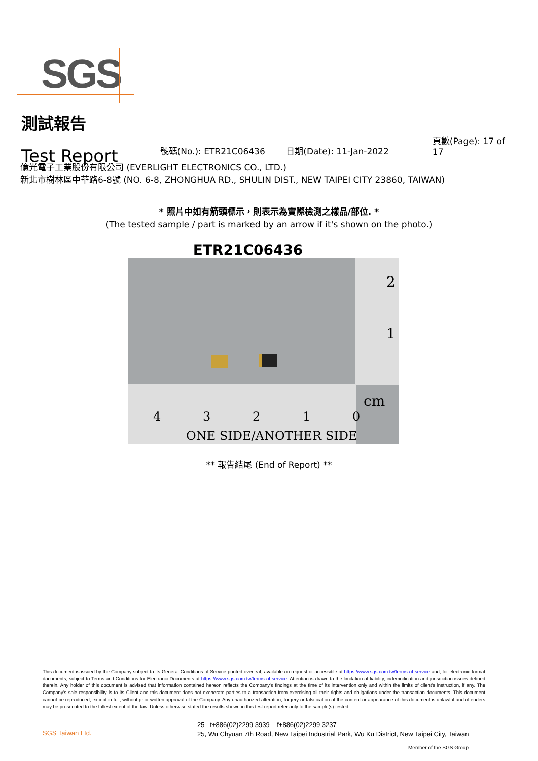SGS
測試報告
Test Report
號碼(No.): ETR21C06436
日期(Date): 11-Jan-2022
頁數(Page): 17 of 17
億光電子工業股份有限公司 (EVERLIGHT ELECTRONICS CO., LTD.)
新北市樹林區中華路6-8號 (NO. 6-8, ZHONGHUA RD., SHULIN DIST., NEW TAIPEI CITY 23860, TAIWAN)
* 照片中如有箭頭標示，則表示為實際檢測之樣品/部位. *
(The tested sample / part is marked by an arrow if it's shown on the photo.)
ETR21C06436
2
1
cm
4 3 2 1 0
ONE SIDE/ANOTHER SIDE
** 報告結尾 (End of Report) **
This document is issued by the Company subject to its General Conditions of Service printed overleaf, available on request or accessible at https://www.sgs.com.tw/terms-of-service and, for electronic format documents, subject to Terms and Conditions for Electronic Documents at https://www.sgs.com.tw/terms-of-service. Attention is drawn to the limitation of liability, indemnification and jurisdiction issues defined therein. Any holder of this document is advised that information contained hereon reflects the Company's findings at the time of its intervention only and within the limits of client's instruction, if any. The Company's sole responsibility is to its Client and this document does not exonerate parties to a transaction from exercising all their rights and obligations under the transaction documents. This document cannot be reproduced, except in full, without prior written approval of the Company. Any unauthorized alteration, forgery or falsification of the content or appearance of this document is unlawful and offenders may be prosecuted to the fullest extent of the law. Unless otherwise stated the results shown in this test report refer only to the sample(s) tested.
SGS Taiwan Ltd.
25 t+886(02)2299 3939 f+886(02)2299 3237
25, Wu Chyuan 7th Road, New Taipei Industrial Park, Wu Ku District, New Taipei City, Taiwan
Member of the SGS Group